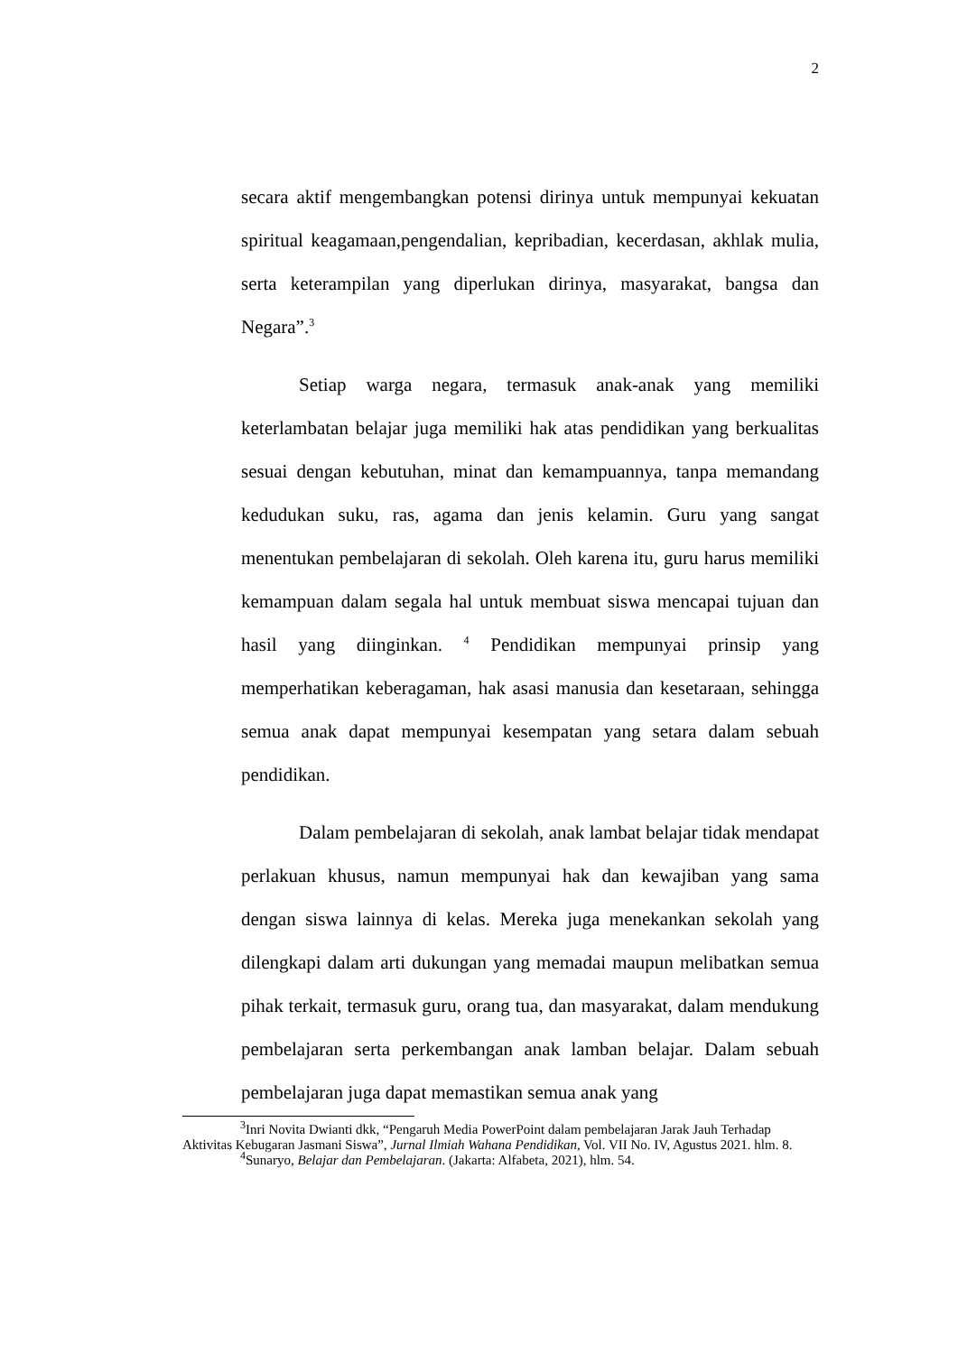2
secara aktif mengembangkan potensi dirinya untuk mempunyai kekuatan spiritual keagamaan,pengendalian, kepribadian, kecerdasan, akhlak mulia, serta keterampilan yang diperlukan dirinya, masyarakat, bangsa dan Negara”.<sup>3</sup>
Setiap warga negara, termasuk anak-anak yang memiliki keterlambatan belajar juga memiliki hak atas pendidikan yang berkualitas sesuai dengan kebutuhan, minat dan kemampuannya, tanpa memandang kedudukan suku, ras, agama dan jenis kelamin. Guru yang sangat menentukan pembelajaran di sekolah. Oleh karena itu, guru harus memiliki kemampuan dalam segala hal untuk membuat siswa mencapai tujuan dan hasil yang diinginkan. <sup>4</sup> Pendidikan mempunyai prinsip yang memperhatikan keberagaman, hak asasi manusia dan kesetaraan, sehingga semua anak dapat mempunyai kesempatan yang setara dalam sebuah pendidikan.
Dalam pembelajaran di sekolah, anak lambat belajar tidak mendapat perlakuan khusus, namun mempunyai hak dan kewajiban yang sama dengan siswa lainnya di kelas. Mereka juga menekankan sekolah yang dilengkapi dalam arti dukungan yang memadai maupun melibatkan semua pihak terkait, termasuk guru, orang tua, dan masyarakat, dalam mendukung pembelajaran serta perkembangan anak lamban belajar. Dalam sebuah pembelajaran juga dapat memastikan semua anak yang
<sup>3</sup> Inri Novita Dwianti dkk, “Pengaruh Media PowerPoint dalam pembelajaran Jarak Jauh Terhadap Aktivitas Kebugaran Jasmani Siswa”, Jurnal Ilmiah Wahana Pendidikan, Vol. VII No. IV, Agustus 2021. hlm. 8.
<sup>4</sup> Sunaryo, Belajar dan Pembelajaran. (Jakarta: Alfabeta, 2021), hlm. 54.